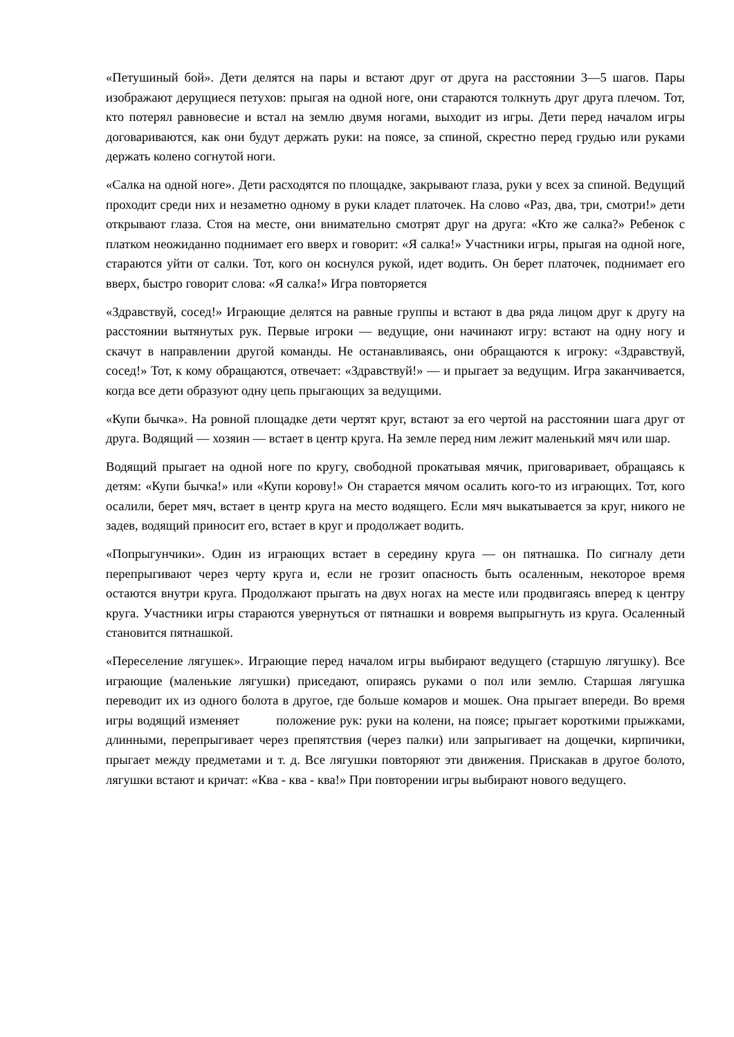«Петушиный бой». Дети делятся на пары и встают друг от друга на расстоянии 3—5 шагов. Пары изображают дерущиеся петухов: прыгая на одной ноге, они стараются толкнуть друг друга плечом. Тот, кто потерял равновесие и встал на землю двумя ногами, выходит из игры. Дети перед началом игры договариваются, как они будут держать руки: на поясе, за спиной, скрестно перед грудью или руками держать колено согнутой ноги.
«Салка на одной ноге». Дети расходятся по площадке, закрывают глаза, руки у всех за спиной. Ведущий проходит среди них и незаметно одному в руки кладет платочек. На слово «Раз, два, три, смотри!» дети открывают глаза. Стоя на месте, они внимательно смотрят друг на друга: «Кто же салка?» Ребенок с платком неожиданно поднимает его вверх и говорит: «Я салка!» Участники игры, прыгая на одной ноге, стараются уйти от салки. Тот, кого он коснулся рукой, идет водить. Он берет платочек, поднимает его вверх, быстро говорит слова: «Я салка!» Игра повторяется
«Здравствуй, сосед!» Играющие делятся на равные группы и встают в два ряда лицом друг к другу на расстоянии вытянутых рук. Первые игроки — ведущие, они начинают игру: встают на одну ногу и скачут в направлении другой команды. Не останавливаясь, они обращаются к игроку: «Здравствуй, сосед!» Тот, к кому обращаются, отвечает: «Здравствуй!» — и прыгает за ведущим. Игра заканчивается, когда все дети образуют одну цепь прыгающих за ведущими.
«Купи бычка». На ровной площадке дети чертят круг, встают за его чертой на расстоянии шага друг от друга. Водящий — хозяин — встает в центр круга. На земле перед ним лежит маленький мяч или шар.
Водящий прыгает на одной ноге по кругу, свободной прокатывая мячик, приговаривает, обращаясь к детям: «Купи бычка!» или «Купи корову!» Он старается мячом осалить кого-то из играющих. Тот, кого осалили, берет мяч, встает в центр круга на место водящего. Если мяч выкатывается за круг, никого не задев, водящий приносит его, встает в круг и продолжает водить.
«Попрыгунчики». Один из играющих встает в середину круга — он пятнашка. По сигналу дети перепрыгивают через черту круга и, если не грозит опасность быть осаленным, некоторое время остаются внутри круга. Продолжают прыгать на двух ногах на месте или продвигаясь вперед к центру круга. Участники игры стараются увернуться от пятнашки и вовремя выпрыгнуть из круга. Осаленный становится пятнашкой.
«Переселение лягушек». Играющие перед началом игры выбирают ведущего (старшую лягушку). Все играющие (маленькие лягушки) приседают, опираясь руками о пол или землю. Старшая лягушка переводит их из одного болота в другое, где больше комаров и мошек. Она прыгает впереди. Во время игры водящий изменяет положение рук: руки на колени, на поясе; прыгает короткими прыжками, длинными, перепрыгивает через препятствия (через палки) или запрыгивает на дощечки, кирпичики, прыгает между предметами и т. д. Все лягушки повторяют эти движения. Прискакав в другое болото, лягушки встают и кричат: «Ква - ква - ква!» При повторении игры выбирают нового ведущего.